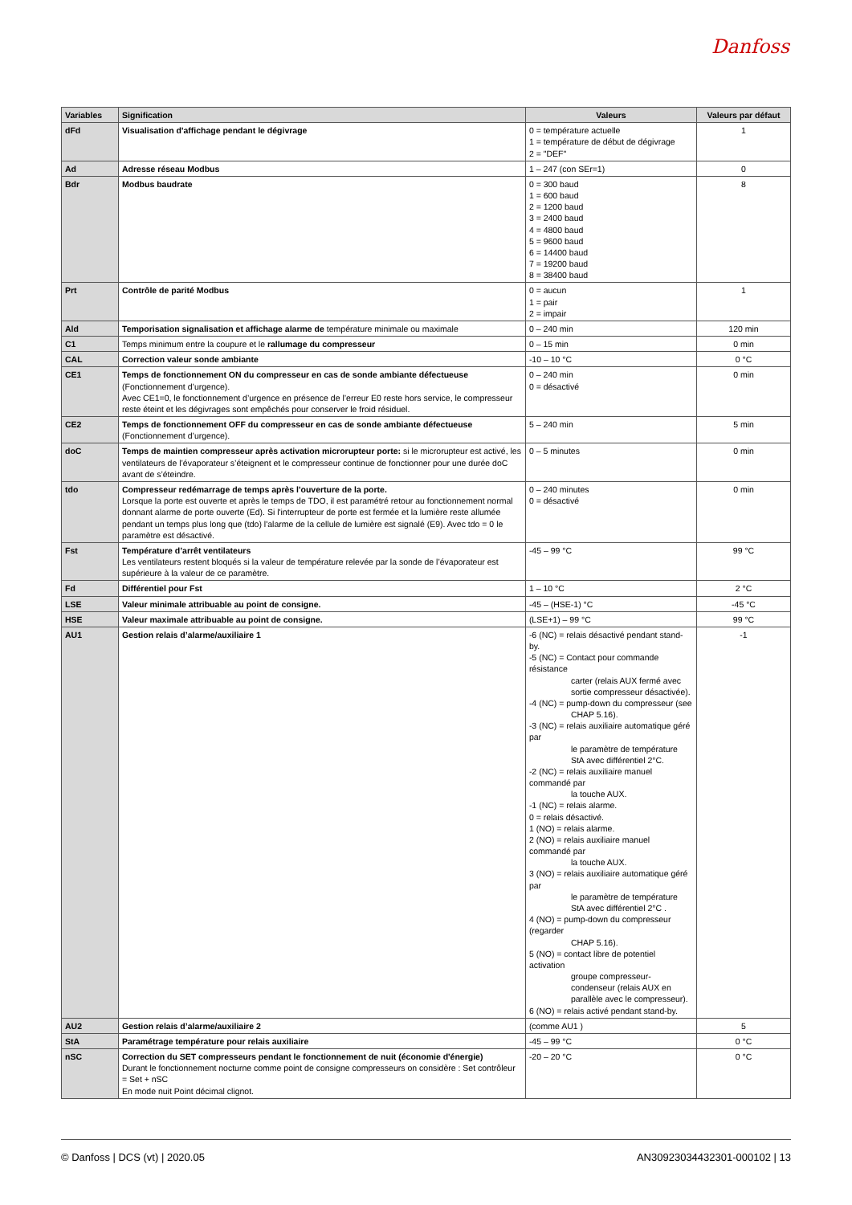Danfoss
| Variables | Signification | Valeurs | Valeurs par défaut |
| --- | --- | --- | --- |
| dFd | Visualisation d'affichage pendant le dégivrage | 0 = température actuelle 1 = température de début de dégivrage 2 = "DEF" | 1 |
| Ad | Adresse réseau Modbus | 1 – 247 (con SEr=1) | 0 |
| Bdr | Modbus baudrate | 0 = 300 baud 1 = 600 baud 2 = 1200 baud 3 = 2400 baud 4 = 4800 baud 5 = 9600 baud 6 = 14400 baud 7 = 19200 baud 8 = 38400 baud | 8 |
| Prt | Contrôle de parité Modbus | 0 = aucun 1 = pair 2 = impair | 1 |
| Ald | Temporisation signalisation et affichage alarme de température minimale ou maximale | 0 – 240 min | 120 min |
| C1 | Temps minimum entre la coupure et le rallumage du compresseur | 0 – 15 min | 0 min |
| CAL | Correction valeur sonde ambiante | -10 – 10 °C | 0 °C |
| CE1 | Temps de fonctionnement ON du compresseur en cas de sonde ambiante défectueuse (Fonctionnement d’urgence). Avec CE1=0, le fonctionnement d’urgence en présence de l’erreur E0 reste hors service, le compresseur reste éteint et les dégivrages sont empêchés pour conserver le froid résiduel. | 0 – 240 min 0 = désactivé | 0 min |
| CE2 | Temps de fonctionnement OFF du compresseur en cas de sonde ambiante défectueuse (Fonctionnement d’urgence). | 5 – 240 min | 5 min |
| doC | Temps de maintien compresseur après activation microrupteur porte: si le microrupteur est activé, les ventilateurs de l’évaporateur s’éteignent et le compresseur continue de fonctionner pour une durée doC avant de s’éteindre. | 0 – 5 minutes | 0 min |
| tdo | Compresseur redémarrage de temps après l'ouverture de la porte. Lorsque la porte est ouverte et après le temps de TDO, il est paramétré retour au fonctionnement normal donnant alarme de porte ouverte (Ed). Si l'interrupteur de porte est fermée et la lumière reste allumée pendant un temps plus long que (tdo) l'alarme de la cellule de lumière est signalé (E9). Avec tdo = 0 le paramètre est désactivé. | 0 – 240 minutes 0 = désactivé | 0 min |
| Fst | Température d’arrêt ventilateurs Les ventilateurs restent bloqués si la valeur de température relevée par la sonde de l’évaporateur est supérieure à la valeur de ce paramètre. | -45 – 99 °C | 99 °C |
| Fd | Différentiel pour Fst | 1 – 10 °C | 2 °C |
| LSE | Valeur minimale attribuable au point de consigne. | -45 – (HSE-1) °C | -45 °C |
| HSE | Valeur maximale attribuable au point de consigne. | (LSE+1) – 99 °C | 99 °C |
| AU1 | Gestion relais d’alarme/auxiliaire 1 | -6 (NC) = relais désactivé pendant stand-by. -5 (NC) = Contact pour commande résistance carter (relais AUX fermé avec sortie compresseur désactivée). -4 (NC) = pump-down du compresseur (see CHAP 5.16). -3 (NC) = relais auxiliaire automatique géré par le paramètre de température StA avec différentiel 2°C. -2 (NC) = relais auxiliaire manuel commandé par la touche AUX. -1 (NC) = relais alarme. 0 = relais désactivé. 1 (NO) = relais alarme. 2 (NO) = relais auxiliaire manuel commandé par la touche AUX. 3 (NO) = relais auxiliaire automatique géré par le paramètre de température StA avec différentiel 2°C . 4 (NO) = pump-down du compresseur (regarder CHAP 5.16). 5 (NO) = contact libre de potentiel activation groupe compresseur-condenseur (relais AUX en parallèle avec le compresseur). 6 (NO) = relais activé pendant stand-by. | -1 |
| AU2 | Gestion relais d’alarme/auxiliaire 2 | (comme AU1 ) | 5 |
| StA | Paramétrage température pour relais auxiliaire | -45 – 99 °C | 0 °C |
| nSC | Correction du SET compresseurs pendant le fonctionnement de nuit (économie d'énergie) Durant le fonctionnement nocturne comme point de consigne compresseurs on considère : Set contrôleur = Set + nSC En mode nuit Point décimal clignot. | -20 – 20 °C | 0 °C |
© Danfoss | DCS (vt) | 2020.05 AN30923034432301-000102 | 13